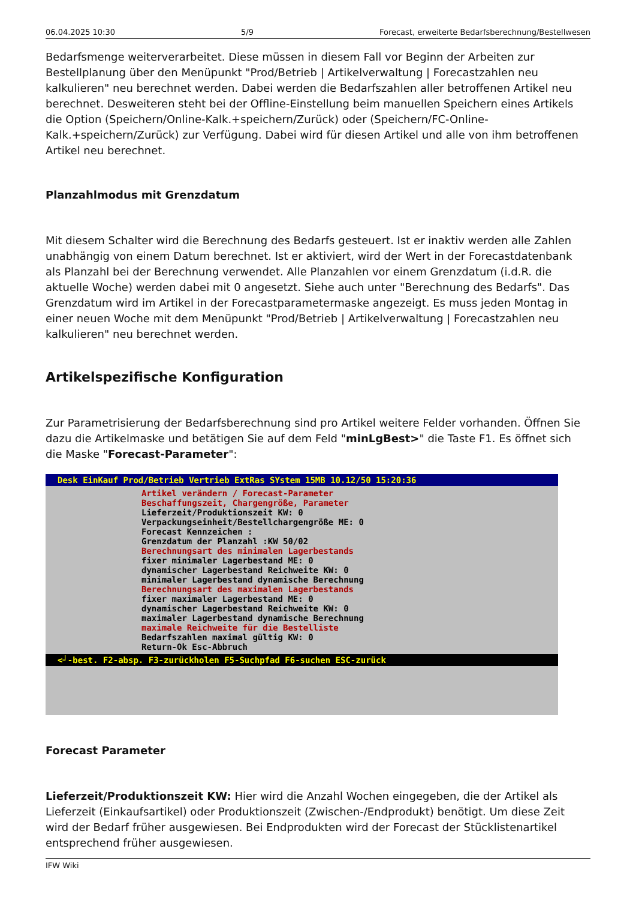06.04.2025 10:30 5/9 Forecast, erweiterte Bedarfsberechnung/Bestellwesen
Bedarfsmenge weiterverarbeitet. Diese müssen in diesem Fall vor Beginn der Arbeiten zur Bestellplanung über den Menüpunkt "Prod/Betrieb | Artikelverwaltung | Forecastzahlen neu kalkulieren" neu berechnet werden. Dabei werden die Bedarfszahlen aller betroffenen Artikel neu berechnet. Desweiteren steht bei der Offline-Einstellung beim manuellen Speichern eines Artikels die Option (Speichern/Online-Kalk.+speichern/Zurück) oder (Speichern/FC-Online-Kalk.+speichern/Zurück) zur Verfügung. Dabei wird für diesen Artikel und alle von ihm betroffenen Artikel neu berechnet.
Planzahlmodus mit Grenzdatum
Mit diesem Schalter wird die Berechnung des Bedarfs gesteuert. Ist er inaktiv werden alle Zahlen unabhängig von einem Datum berechnet. Ist er aktiviert, wird der Wert in der Forecastdatenbank als Planzahl bei der Berechnung verwendet. Alle Planzahlen vor einem Grenzdatum (i.d.R. die aktuelle Woche) werden dabei mit 0 angesetzt. Siehe auch unter "Berechnung des Bedarfs". Das Grenzdatum wird im Artikel in der Forecastparametermaske angezeigt. Es muss jeden Montag in einer neuen Woche mit dem Menüpunkt "Prod/Betrieb | Artikelverwaltung | Forecastzahlen neu kalkulieren" neu berechnet werden.
Artikelspezifische Konfiguration
Zur Parametrisierung der Bedarfsberechnung sind pro Artikel weitere Felder vorhanden. Öffnen Sie dazu die Artikelmaske und betätigen Sie auf dem Feld "minLgBest>" die Taste F1. Es öffnet sich die Maske "Forecast-Parameter":
Desk EinKauf Prod/Betrieb Vertrieb ExtRas SYstem 15MB 10.12/50 15:20:36
Artikel verändern / Forecast-Parameter
Beschaffungszeit, Chargengröße, Parameter
Lieferzeit/Produktionszeit KW: 0
Verpackungseinheit/Bestellchargengröße ME: 0
Forecast Kennzeichen :
Grenzdatum der Planzahl :KW 50/02
Berechnungsart des minimalen Lagerbestands
fixer minimaler Lagerbestand ME: 0
dynamischer Lagerbestand Reichweite KW: 0
minimaler Lagerbestand dynamische Berechnung
Berechnungsart des maximalen Lagerbestands
fixer maximaler Lagerbestand ME: 0
dynamischer Lagerbestand Reichweite KW: 0
maximaler Lagerbestand dynamische Berechnung
maximale Reichweite für die Bestelliste
Bedarfszahlen maximal gültig KW: 0
Return-Ok Esc-Abbruch
<┘-best. F2-absp. F3-zurückholen F5-Suchpfad F6-suchen ESC-zurück
Forecast Parameter
Lieferzeit/Produktionszeit KW: Hier wird die Anzahl Wochen eingegeben, die der Artikel als Lieferzeit (Einkaufsartikel) oder Produktionszeit (Zwischen-/Endprodukt) benötigt. Um diese Zeit wird der Bedarf früher ausgewiesen. Bei Endprodukten wird der Forecast der Stücklistenartikel entsprechend früher ausgewiesen.
IFW Wiki